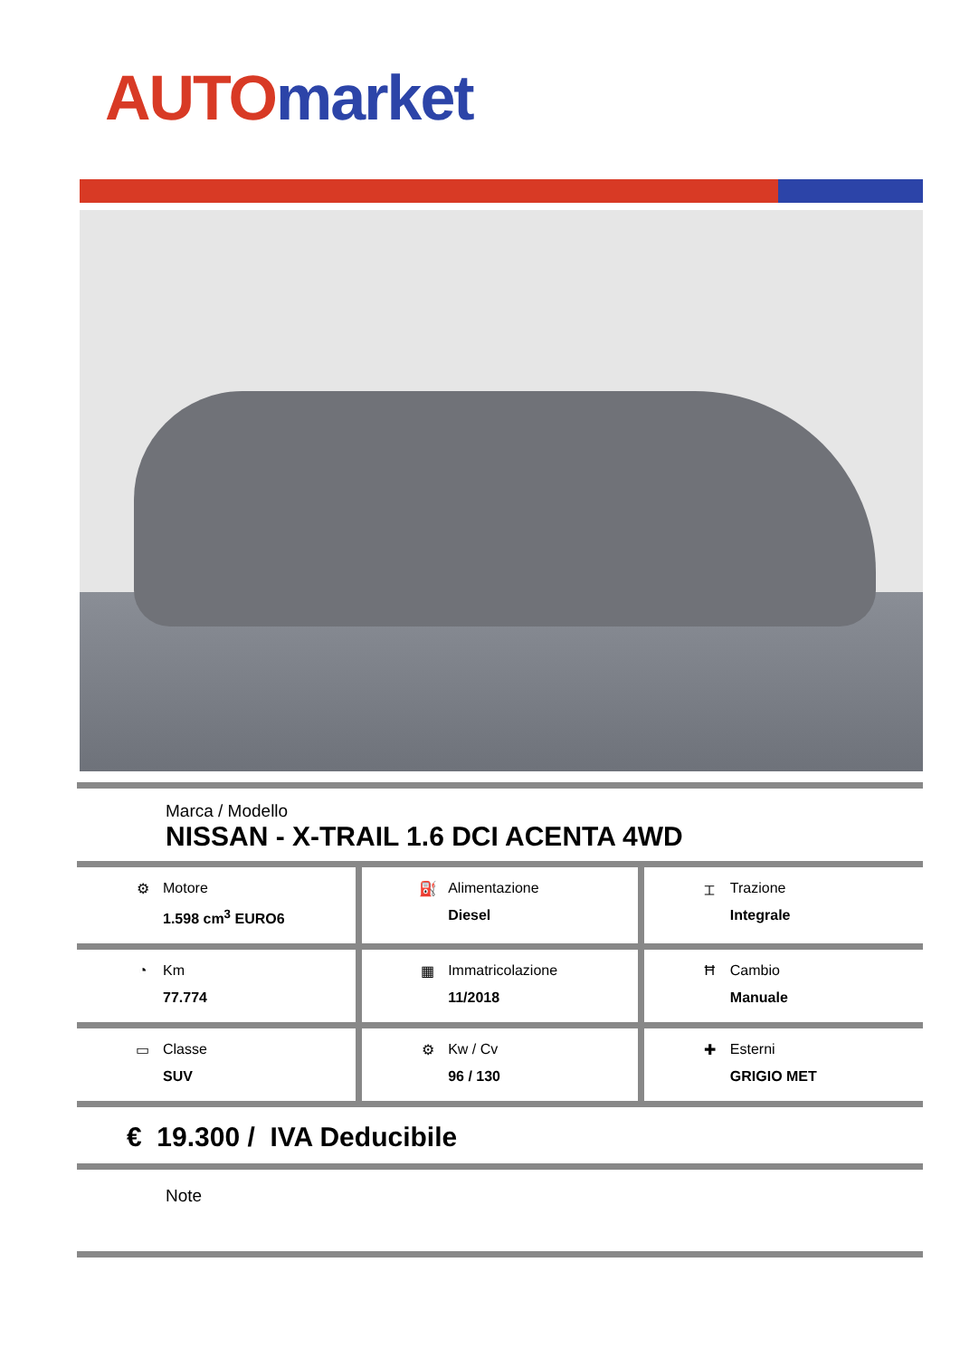AUTO market
Marca / Modello
NISSAN - X-TRAIL 1.6 DCI ACENTA 4WD
| ⚙ Motore 1.598 cm<sup>3</sup> EURO6 | ⛽ Alimentazione Diesel | ⌶ Trazione Integrale |
| ◔ Km 77.774 | ▦ Immatricolazione 11/2018 | Ħ Cambio Manuale |
| ▭ Classe SUV | ⚙ Kw / Cv 96 / 130 | ✚ Esterni GRIGIO MET |
€ 19.300 / IVA Deducibile
Note